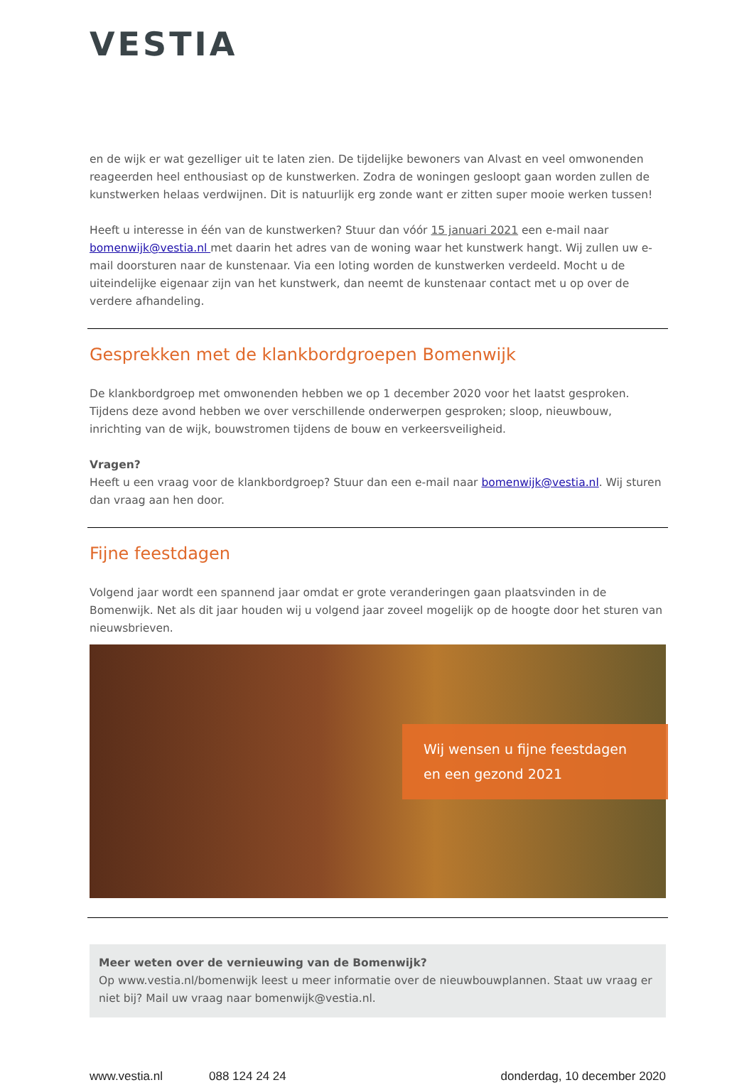VESTIA
en de wijk er wat gezelliger uit te laten zien. De tijdelijke bewoners van Alvast en veel omwonenden reageerden heel enthousiast op de kunstwerken. Zodra de woningen gesloopt gaan worden zullen de kunstwerken helaas verdwijnen. Dit is natuurlijk erg zonde want er zitten super mooie werken tussen!
Heeft u interesse in één van de kunstwerken? Stuur dan vóór 15 januari 2021 een e-mail naar bomenwijk@vestia.nl met daarin het adres van de woning waar het kunstwerk hangt. Wij zullen uw e-mail doorsturen naar de kunstenaar. Via een loting worden de kunstwerken verdeeld. Mocht u de uiteindelijke eigenaar zijn van het kunstwerk, dan neemt de kunstenaar contact met u op over de verdere afhandeling.
Gesprekken met de klankbordgroepen Bomenwijk
De klankbordgroep met omwonenden hebben we op 1 december 2020 voor het laatst gesproken. Tijdens deze avond hebben we over verschillende onderwerpen gesproken; sloop, nieuwbouw, inrichting van de wijk, bouwstromen tijdens de bouw en verkeersveiligheid.
Vragen?
Heeft u een vraag voor de klankbordgroep? Stuur dan een e-mail naar bomenwijk@vestia.nl. Wij sturen dan vraag aan hen door.
Fijne feestdagen
Volgend jaar wordt een spannend jaar omdat er grote veranderingen gaan plaatsvinden in de Bomenwijk. Net als dit jaar houden wij u volgend jaar zoveel mogelijk op de hoogte door het sturen van nieuwsbrieven.
Wij wensen u fijne feestdagen
en een gezond 2021
Meer weten over de vernieuwing van de Bomenwijk?
Op www.vestia.nl/bomenwijk leest u meer informatie over de nieuwbouwplannen. Staat uw vraag er niet bij? Mail uw vraag naar bomenwijk@vestia.nl.
www.vestia.nl 088 124 24 24 donderdag, 10 december 2020